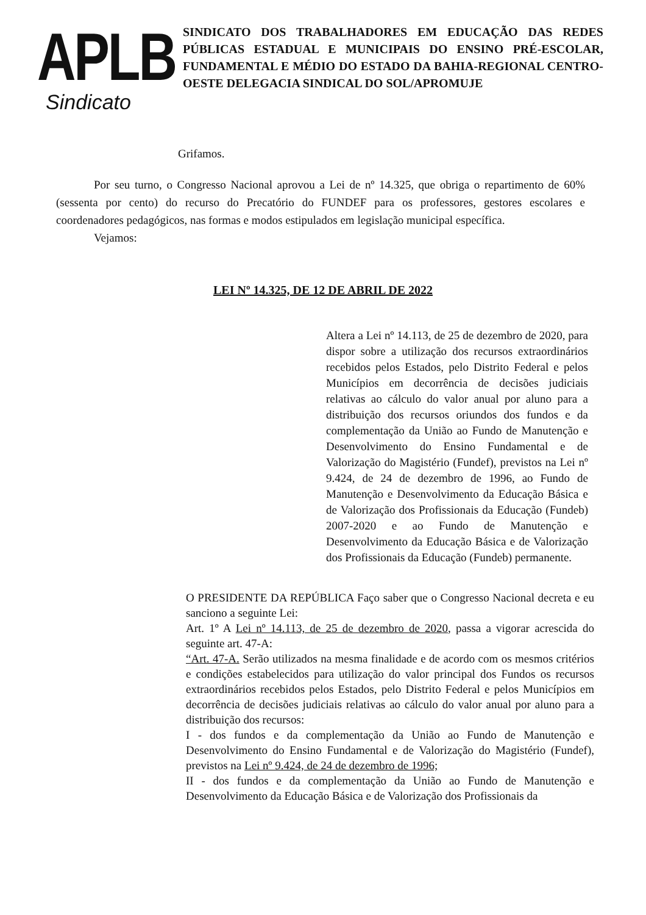APLB
Sindicato
SINDICATO DOS TRABALHADORES EM EDUCAÇÃO DAS REDES PÚBLICAS ESTADUAL E MUNICIPAIS DO ENSINO PRÉ-ESCOLAR, FUNDAMENTAL E MÉDIO DO ESTADO DA BAHIA-REGIONAL CENTRO-OESTE DELEGACIA SINDICAL DO SOL/APROMUJE
Grifamos.
Por seu turno, o Congresso Nacional aprovou a Lei de nº 14.325, que obriga o repartimento de 60% (sessenta por cento) do recurso do Precatório do FUNDEF para os professores, gestores escolares e coordenadores pedagógicos, nas formas e modos estipulados em legislação municipal específica.
Vejamos:
LEI Nº 14.325, DE 12 DE ABRIL DE 2022
Altera a Lei nº 14.113, de 25 de dezembro de 2020, para dispor sobre a utilização dos recursos extraordinários recebidos pelos Estados, pelo Distrito Federal e pelos Municípios em decorrência de decisões judiciais relativas ao cálculo do valor anual por aluno para a distribuição dos recursos oriundos dos fundos e da complementação da União ao Fundo de Manutenção e Desenvolvimento do Ensino Fundamental e de Valorização do Magistério (Fundef), previstos na Lei nº 9.424, de 24 de dezembro de 1996, ao Fundo de Manutenção e Desenvolvimento da Educação Básica e de Valorização dos Profissionais da Educação (Fundeb) 2007-2020 e ao Fundo de Manutenção e Desenvolvimento da Educação Básica e de Valorização dos Profissionais da Educação (Fundeb) permanente.
O PRESIDENTE DA REPÚBLICA Faço saber que o Congresso Nacional decreta e eu sanciono a seguinte Lei:
Art. 1º A Lei nº 14.113, de 25 de dezembro de 2020, passa a vigorar acrescida do seguinte art. 47-A:
“Art. 47-A. Serão utilizados na mesma finalidade e de acordo com os mesmos critérios e condições estabelecidos para utilização do valor principal dos Fundos os recursos extraordinários recebidos pelos Estados, pelo Distrito Federal e pelos Municípios em decorrência de decisões judiciais relativas ao cálculo do valor anual por aluno para a distribuição dos recursos:
I - dos fundos e da complementação da União ao Fundo de Manutenção e Desenvolvimento do Ensino Fundamental e de Valorização do Magistério (Fundef), previstos na Lei nº 9.424, de 24 de dezembro de 1996;
II - dos fundos e da complementação da União ao Fundo de Manutenção e Desenvolvimento da Educação Básica e de Valorização dos Profissionais da